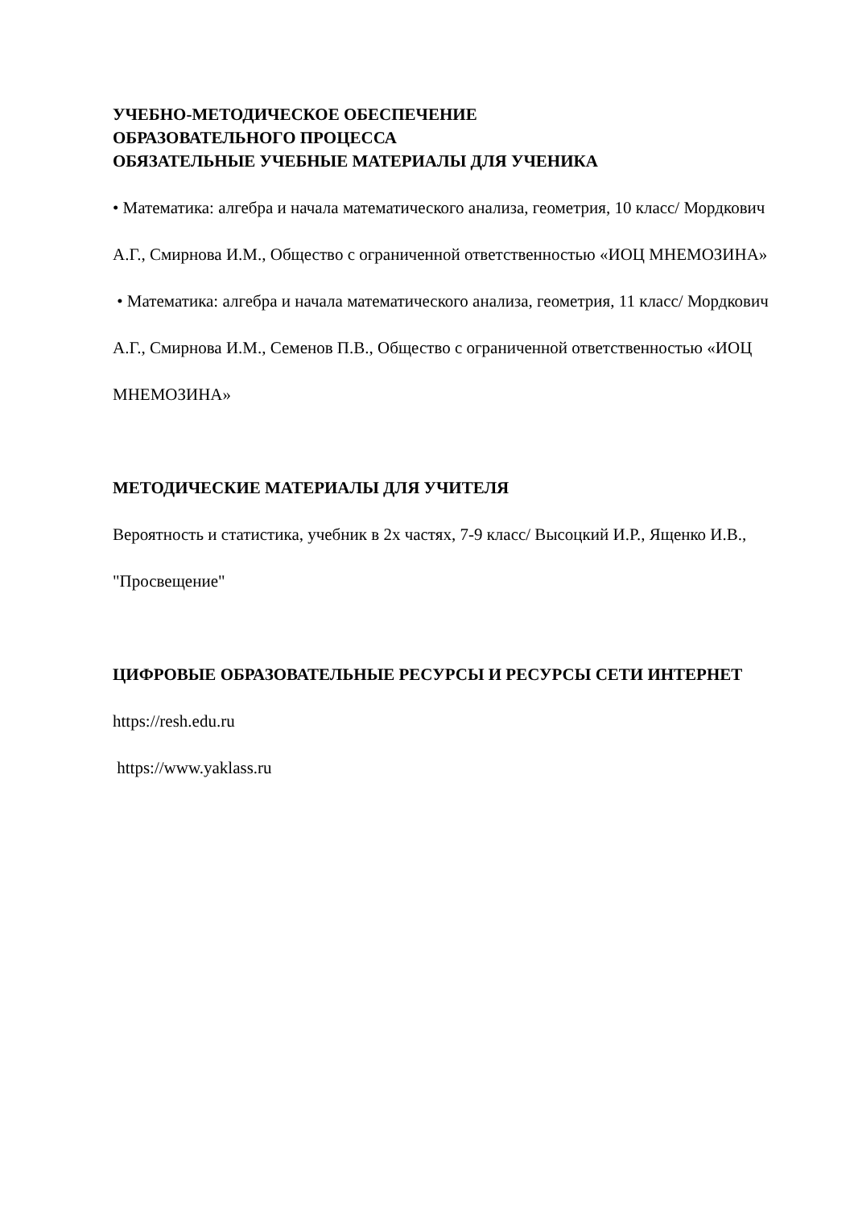УЧЕБНО-МЕТОДИЧЕСКОЕ ОБЕСПЕЧЕНИЕ
ОБРАЗОВАТЕЛЬНОГО ПРОЦЕССА
ОБЯЗАТЕЛЬНЫЕ УЧЕБНЫЕ МАТЕРИАЛЫ ДЛЯ УЧЕНИКА
• Математика: алгебра и начала математического анализа, геометрия, 10 класс/ Мордкович А.Г., Смирнова И.М., Общество с ограниченной ответственностью «ИОЦ МНЕМОЗИНА»
• Математика: алгебра и начала математического анализа, геометрия, 11 класс/ Мордкович А.Г., Смирнова И.М., Семенов П.В., Общество с ограниченной ответственностью «ИОЦ МНЕМОЗИНА»
МЕТОДИЧЕСКИЕ МАТЕРИАЛЫ ДЛЯ УЧИТЕЛЯ
Вероятность и статистика, учебник в 2х частях, 7-9 класс/ Высоцкий И.Р., Ященко И.В., "Просвещение"
ЦИФРОВЫЕ ОБРАЗОВАТЕЛЬНЫЕ РЕСУРСЫ И РЕСУРСЫ СЕТИ ИНТЕРНЕТ
https://resh.edu.ru
https://www.yaklass.ru